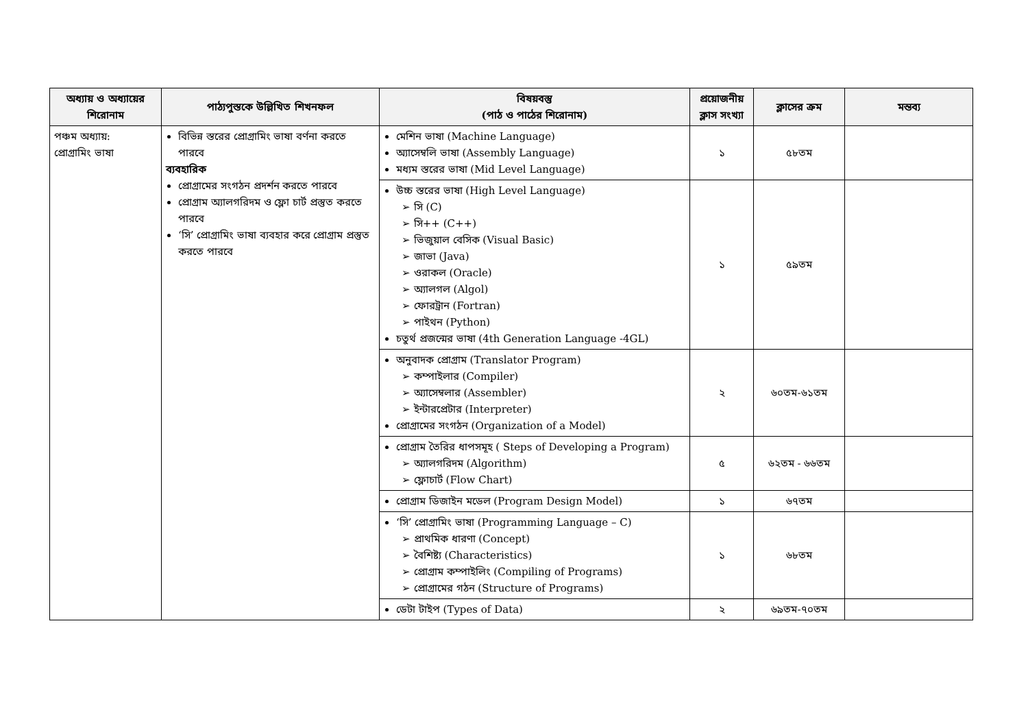| অধ্যায় ও অধ্যায়ের শিরোনাম | পাঠ্যপুস্তকে উল্লিখিত শিখনফল | বিষয়বস্তু (পাঠ ও পাঠের শিরোনাম) | প্রয়োজনীয় ক্লাস সংখ্যা | ক্লাসের ক্রম | মন্তব্য |
| --- | --- | --- | --- | --- | --- |
| পঞ্চম অধ্যায়: প্রোগ্রামিং ভাষা | বিভিন্ন স্তরের প্রোগ্রামিং ভাষা বর্ণনা করতে পারবে ব্যবহারিক প্রোগ্রামের সংগঠন প্রদর্শন করতে পারবে প্রোগ্রাম অ্যালগরিদম ও ফ্লো চার্ট প্রস্তুত করতে পারবে ‘সি’ প্রোগ্রামিং ভাষা ব্যবহার করে প্রোগ্রাম প্রস্তুত করতে পারবে | মেশিন ভাষা (Machine Language) অ্যাসেম্বলি ভাষা (Assembly Language) মধ্যম স্তরের ভাষা (Mid Level Language) | ১ | ৫৮তম | |
| | | উচ্চ স্তরের ভাষা (High Level Language) ➢ সি (C) ➢ সি++ (C++) ➢ ভিজুয়াল বেসিক (Visual Basic) ➢ জাভা (Java) ➢ ওরাকল (Oracle) ➢ অ্যালগল (Algol) ➢ ফোরট্রান (Fortran) ➢ পাইথন (Python) চতুর্থ প্রজন্মের ভাষা (4th Generation Language -4GL) | ১ | ৫৯তম | |
| | | অনুবাদক প্রোগ্রাম (Translator Program) ➢ কম্পাইলার (Compiler) ➢ অ্যাসেম্বলার (Assembler) ➢ ইন্টারপ্রেটার (Interpreter) প্রোগ্রামের সংগঠন (Organization of a Model) | ২ | ৬০তম-৬১তম | |
| | | প্রোগ্রাম তৈরির ধাপসমূহ ( Steps of Developing a Program) ➢ অ্যালগরিদম (Algorithm) ➢ ফ্লোচার্ট (Flow Chart) | ৫ | ৬২তম - ৬৬তম | |
| | | প্রোগ্রাম ডিজাইন মডেল (Program Design Model) | ১ | ৬৭তম | |
| | | ‘সি’ প্রোগ্রামিং ভাষা (Programming Language – C) ➢ প্রাথমিক ধারণা (Concept) ➢ বৈশিষ্ট্য (Characteristics) ➢ প্রোগ্রাম কম্পাইলিং (Compiling of Programs) ➢ প্রোগ্রামের গঠন (Structure of Programs) | ১ | ৬৮তম | |
| | | ডেটা টাইপ (Types of Data) | ২ | ৬৯তম-৭০তম | |